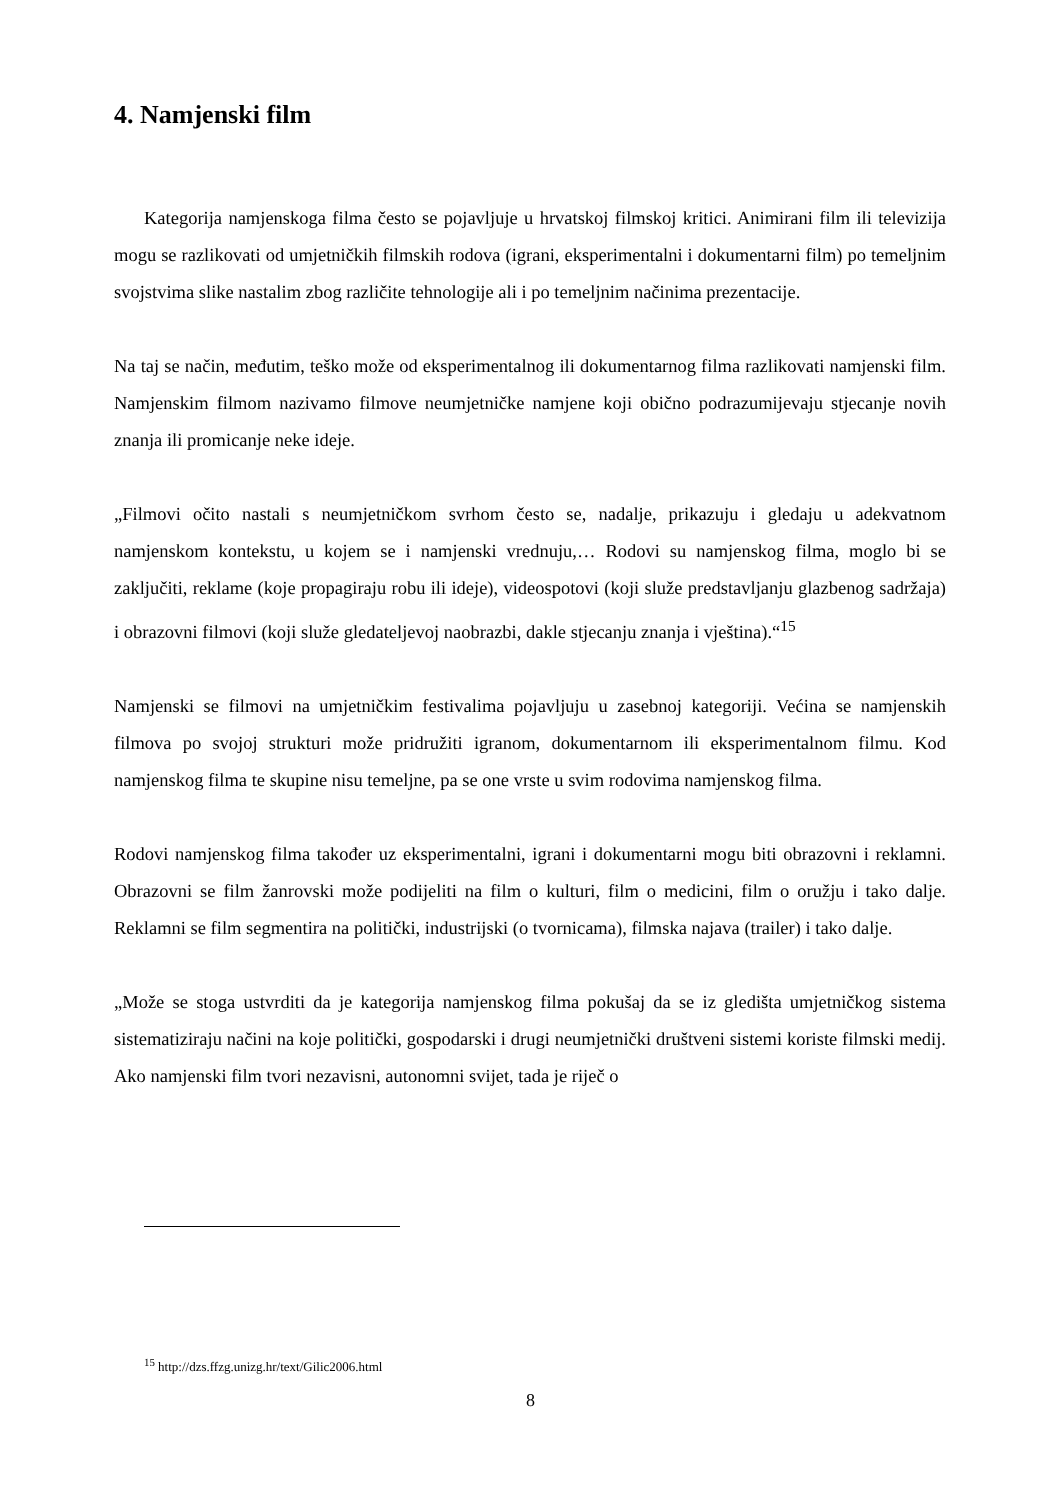4. Namjenski film
Kategorija namjenskoga filma često se pojavljuje u hrvatskoj filmskoj kritici. Animirani film ili televizija mogu se razlikovati od umjetničkih filmskih rodova (igrani, eksperimentalni i dokumentarni film) po temeljnim svojstvima slike nastalim zbog različite tehnologije ali i po temeljnim načinima prezentacije.
Na taj se način, međutim, teško može od eksperimentalnog ili dokumentarnog filma razlikovati namjenski film. Namjenskim filmom nazivamo filmove neumjetničke namjene koji obično podrazumijevaju stjecanje novih znanja ili promicanje neke ideje.
„Filmovi očito nastali s neumjetničkom svrhom često se, nadalje, prikazuju i gledaju u adekvatnom namjenskom kontekstu, u kojem se i namjenski vrednuju,… Rodovi su namjenskog filma, moglo bi se zaključiti, reklame (koje propagiraju robu ili ideje), videospotovi (koji služe predstavljanju glazbenog sadržaja) i obrazovni filmovi (koji služe gledateljevoj naobrazbi, dakle stjecanju znanja i vještina).“<sup>15</sup>
Namjenski se filmovi na umjetničkim festivalima pojavljuju u zasebnoj kategoriji. Većina se namjenskih filmova po svojoj strukturi može pridružiti igranom, dokumentarnom ili eksperimentalnom filmu. Kod namjenskog filma te skupine nisu temeljne, pa se one vrste u svim rodovima namjenskog filma.
Rodovi namjenskog filma također uz eksperimentalni, igrani i dokumentarni mogu biti obrazovni i reklamni. Obrazovni se film žanrovski može podijeliti na film o kulturi, film o medicini, film o oružju i tako dalje. Reklamni se film segmentira na politički, industrijski (o tvornicama), filmska najava (trailer) i tako dalje.
„Može se stoga ustvrditi da je kategorija namjenskog filma pokušaj da se iz gledišta umjetničkog sistema sistematiziraju načini na koje politički, gospodarski i drugi neumjetnički društveni sistemi koriste filmski medij. Ako namjenski film tvori nezavisni, autonomni svijet, tada je riječ o
<sup>15</sup> http://dzs.ffzg.unizg.hr/text/Gilic2006.html
8